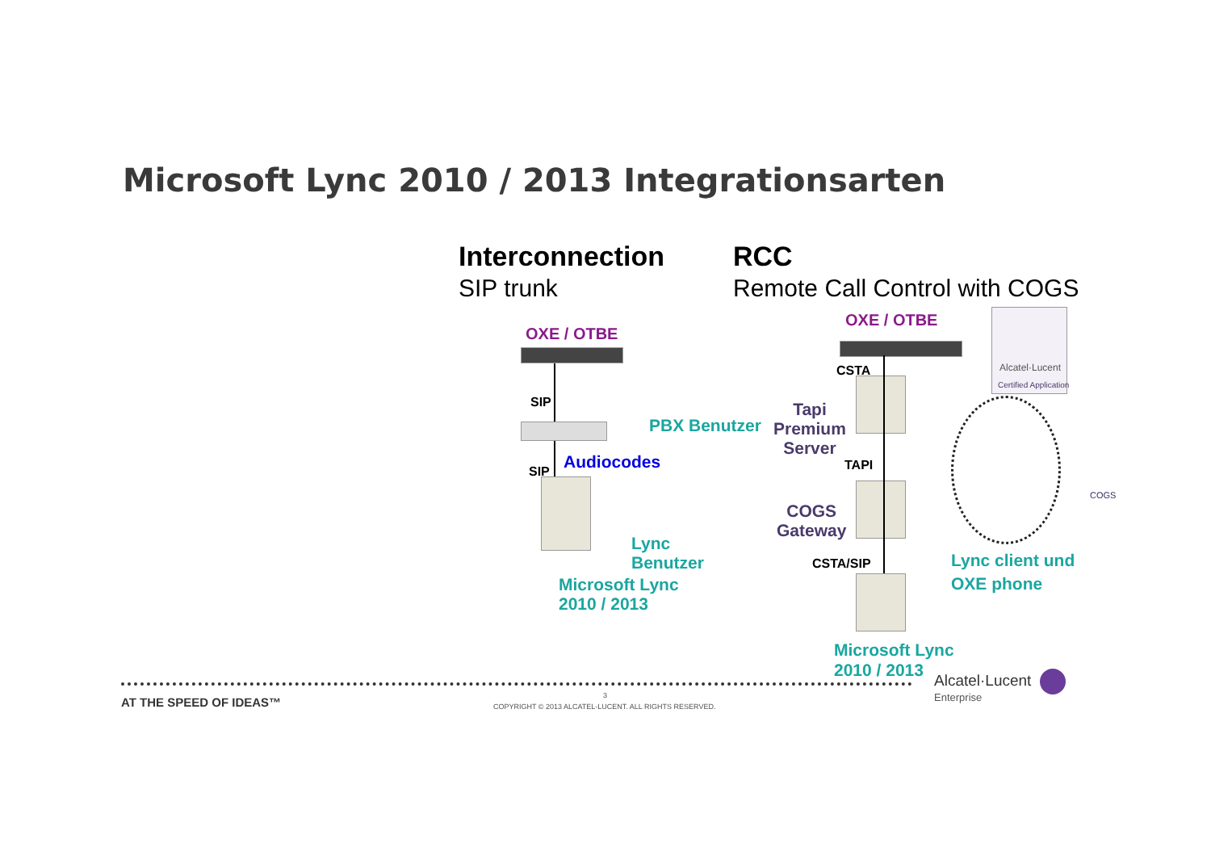Microsoft Lync 2010 / 2013 Integrationsarten
Interconnection
SIP trunk
RCC
Remote Call Control with COGS
OXE / OTBE
SIP
PBX Benutzer
Audiocodes
SIP
Lync
Benutzer
Microsoft Lync
2010 / 2013
OXE / OTBE
Alcatel·Lucent
Certified Application
CSTA
Tapi
Premium
Server
TAPI
COGS
Gateway
CSTA/SIP
Lync client und
OXE phone
COGS
Microsoft Lync
2010 / 2013
AT THE SPEED OF IDEAS™ 3
COPYRIGHT © 2013 ALCATEL-LUCENT. ALL RIGHTS RESERVED.
Alcatel·Lucent
Enterprise